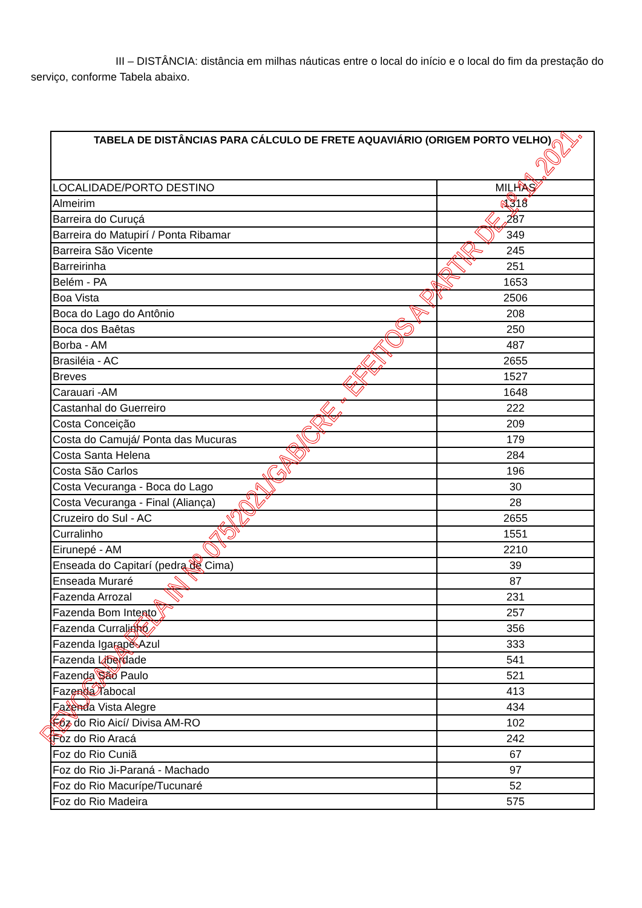III – DISTÂNCIA: distância em milhas náuticas entre o local do início e o local do fim da prestação do serviço, conforme Tabela abaixo.
| TABELA DE DISTÂNCIAS PARA CÁLCULO DE FRETE AQUAVIÁRIO (ORIGEM PORTO VELHO) | |
| --- | --- |
| LOCALIDADE/PORTO DESTINO | MILHAS |
| Almeirim | 1318 |
| Barreira do Curuçá | 287 |
| Barreira do Matupirí / Ponta Ribamar | 349 |
| Barreira São Vicente | 245 |
| Barreirinha | 251 |
| Belém - PA | 1653 |
| Boa Vista | 2506 |
| Boca do Lago do Antônio | 208 |
| Boca dos Baêtas | 250 |
| Borba - AM | 487 |
| Brasiléia - AC | 2655 |
| Breves | 1527 |
| Carauari -AM | 1648 |
| Castanhal do Guerreiro | 222 |
| Costa Conceição | 209 |
| Costa do Camujá/ Ponta das Mucuras | 179 |
| Costa Santa Helena | 284 |
| Costa São Carlos | 196 |
| Costa Vecuranga - Boca do Lago | 30 |
| Costa Vecuranga - Final (Aliança) | 28 |
| Cruzeiro do Sul - AC | 2655 |
| Curralinho | 1551 |
| Eirunepé - AM | 2210 |
| Enseada do Capitarí (pedra de Cima) | 39 |
| Enseada Muraré | 87 |
| Fazenda Arrozal | 231 |
| Fazenda Bom Intento | 257 |
| Fazenda Curralinho | 356 |
| Fazenda Igarapé-Azul | 333 |
| Fazenda Liberdade | 541 |
| Fazenda São Paulo | 521 |
| Fazenda Tabocal | 413 |
| Fazenda Vista Alegre | 434 |
| Foz do Rio Aicí/ Divisa AM-RO | 102 |
| Foz do Rio Aracá | 242 |
| Foz do Rio Cuniã | 67 |
| Foz do Rio Ji-Paraná - Machado | 97 |
| Foz do Rio Macurípe/Tucunaré | 52 |
| Foz do Rio Madeira | 575 |
REVOGADA PELA IN Nº 075/2021/GAB/CRE - EFEITOS A PARTIR DE 1º.11.2021.